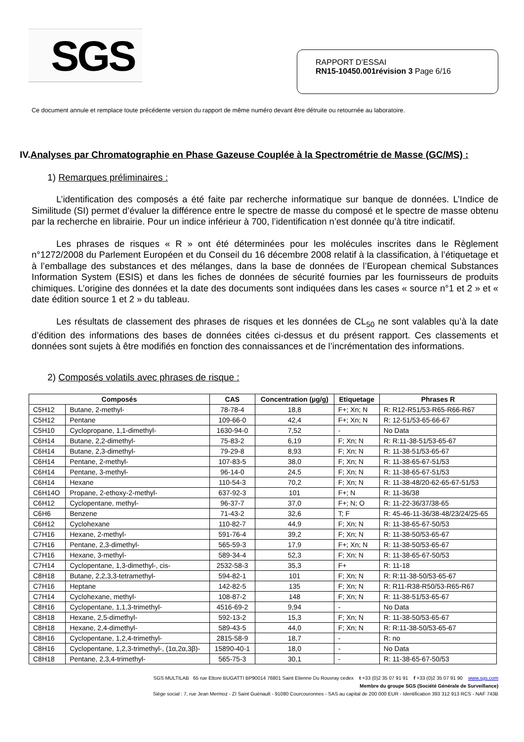SGS
RAPPORT D’ESSAI
RN15-10450.001révision 3 Page 6/16
Ce document annule et remplace toute précédente version du rapport de même numéro devant être détruite ou retournée au laboratoire.
IV.Analyses par Chromatographie en Phase Gazeuse Couplée à la Spectrométrie de Masse (GC/MS) :
1) Remarques préliminaires :
L’identification des composés a été faite par recherche informatique sur banque de données. L’Indice de Similitude (SI) permet d’évaluer la différence entre le spectre de masse du composé et le spectre de masse obtenu par la recherche en librairie. Pour un indice inférieur à 700, l’identification n’est donnée qu’à titre indicatif.
Les phrases de risques « R » ont été déterminées pour les molécules inscrites dans le Règlement n°1272/2008 du Parlement Européen et du Conseil du 16 décembre 2008 relatif à la classification, à l’étiquetage et à l’emballage des substances et des mélanges, dans la base de données de l’European chemical Substances Information System (ESIS) et dans les fiches de données de sécurité fournies par les fournisseurs de produits chimiques. L’origine des données et la date des documents sont indiquées dans les cases « source n°1 et 2 » et « date édition source 1 et 2 » du tableau.
Les résultats de classement des phrases de risques et les données de CL<sub>50</sub> ne sont valables qu’à la date d’édition des informations des bases de données citées ci-dessus et du présent rapport. Ces classements et données sont sujets à être modifiés en fonction des connaissances et de l’incrémentation des informations.
2) Composés volatils avec phrases de risque :
| Composés | | CAS | Concentration (µg/g) | Etiquetage | Phrases R |
| --- | --- | --- | --- | --- | --- |
| C5H12 | Butane, 2-methyl- | 78-78-4 | 18,8 | F+; Xn; N | R: R12-R51/53-R65-R66-R67 |
| C5H12 | Pentane | 109-66-0 | 42,4 | F+; Xn; N | R: 12-51/53-65-66-67 |
| C5H10 | Cyclopropane, 1,1-dimethyl- | 1630-94-0 | 7,52 | - | No Data |
| C6H14 | Butane, 2,2-dimethyl- | 75-83-2 | 6,19 | F; Xn; N | R: R:11-38-51/53-65-67 |
| C6H14 | Butane, 2,3-dimethyl- | 79-29-8 | 8,93 | F; Xn; N | R: 11-38-51/53-65-67 |
| C6H14 | Pentane, 2-methyl- | 107-83-5 | 38,0 | F; Xn; N | R: 11-38-65-67-51/53 |
| C6H14 | Pentane, 3-methyl- | 96-14-0 | 24,5 | F; Xn; N | R: 11-38-65-67-51/53 |
| C6H14 | Hexane | 110-54-3 | 70,2 | F; Xn; N | R: 11-38-48/20-62-65-67-51/53 |
| C6H14O | Propane, 2-ethoxy-2-methyl- | 637-92-3 | 101 | F+; N | R: 11-36/38 |
| C6H12 | Cyclopentane, methyl- | 96-37-7 | 37,0 | F+; N; O | R: 11-22-36/37/38-65 |
| C6H6 | Benzene | 71-43-2 | 32,6 | T; F | R: 45-46-11-36/38-48/23/24/25-65 |
| C6H12 | Cyclohexane | 110-82-7 | 44,9 | F; Xn; N | R: 11-38-65-67-50/53 |
| C7H16 | Hexane, 2-methyl- | 591-76-4 | 39,2 | F; Xn; N | R: 11-38-50/53-65-67 |
| C7H16 | Pentane, 2,3-dimethyl- | 565-59-3 | 17,9 | F+; Xn; N | R: 11-38-50/53-65-67 |
| C7H16 | Hexane, 3-methyl- | 589-34-4 | 52,3 | F; Xn; N | R: 11-38-65-67-50/53 |
| C7H14 | Cyclopentane, 1,3-dimethyl-, cis- | 2532-58-3 | 35,3 | F+ | R: 11-18 |
| C8H18 | Butane, 2,2,3,3-tetramethyl- | 594-82-1 | 101 | F; Xn; N | R: R:11-38-50/53-65-67 |
| C7H16 | Heptane | 142-82-5 | 135 | F; Xn; N | R: R11-R38-R50/53-R65-R67 |
| C7H14 | Cyclohexane, methyl- | 108-87-2 | 148 | F; Xn; N | R: 11-38-51/53-65-67 |
| C8H16 | Cyclopentane, 1,1,3-trimethyl- | 4516-69-2 | 9,94 | - | No Data |
| C8H18 | Hexane, 2,5-dimethyl- | 592-13-2 | 15,3 | F; Xn; N | R: 11-38-50/53-65-67 |
| C8H18 | Hexane, 2,4-dimethyl- | 589-43-5 | 44,0 | F; Xn; N | R: R:11-38-50/53-65-67 |
| C8H16 | Cyclopentane, 1,2,4-trimethyl- | 2815-58-9 | 18,7 | - | R: no |
| C8H16 | Cyclopentane, 1,2,3-trimethyl-, (1α,2α,3β)- | 15890-40-1 | 18,0 | - | No Data |
| C8H18 | Pentane, 2,3,4-trimethyl- | 565-75-3 | 30,1 | - | R: 11-38-65-67-50/53 |
SGS MULTILAB 65 rue Ettore BUGATTI BP90014 76801 Saint Etienne Du Rouvray cedex t +33 (0)2 35 07 91 91 f +33 (0)2 35 07 91 90 www.sgs.com
Membre du groupe SGS (Société Générale de Surveillance)
Siège social : 7, rue Jean Mermoz - ZI Saint Guénault - 91080 Courcouronnes - SAS au capital de 200 000 EUR - Identification 393 312 913 RCS - NAF 743B